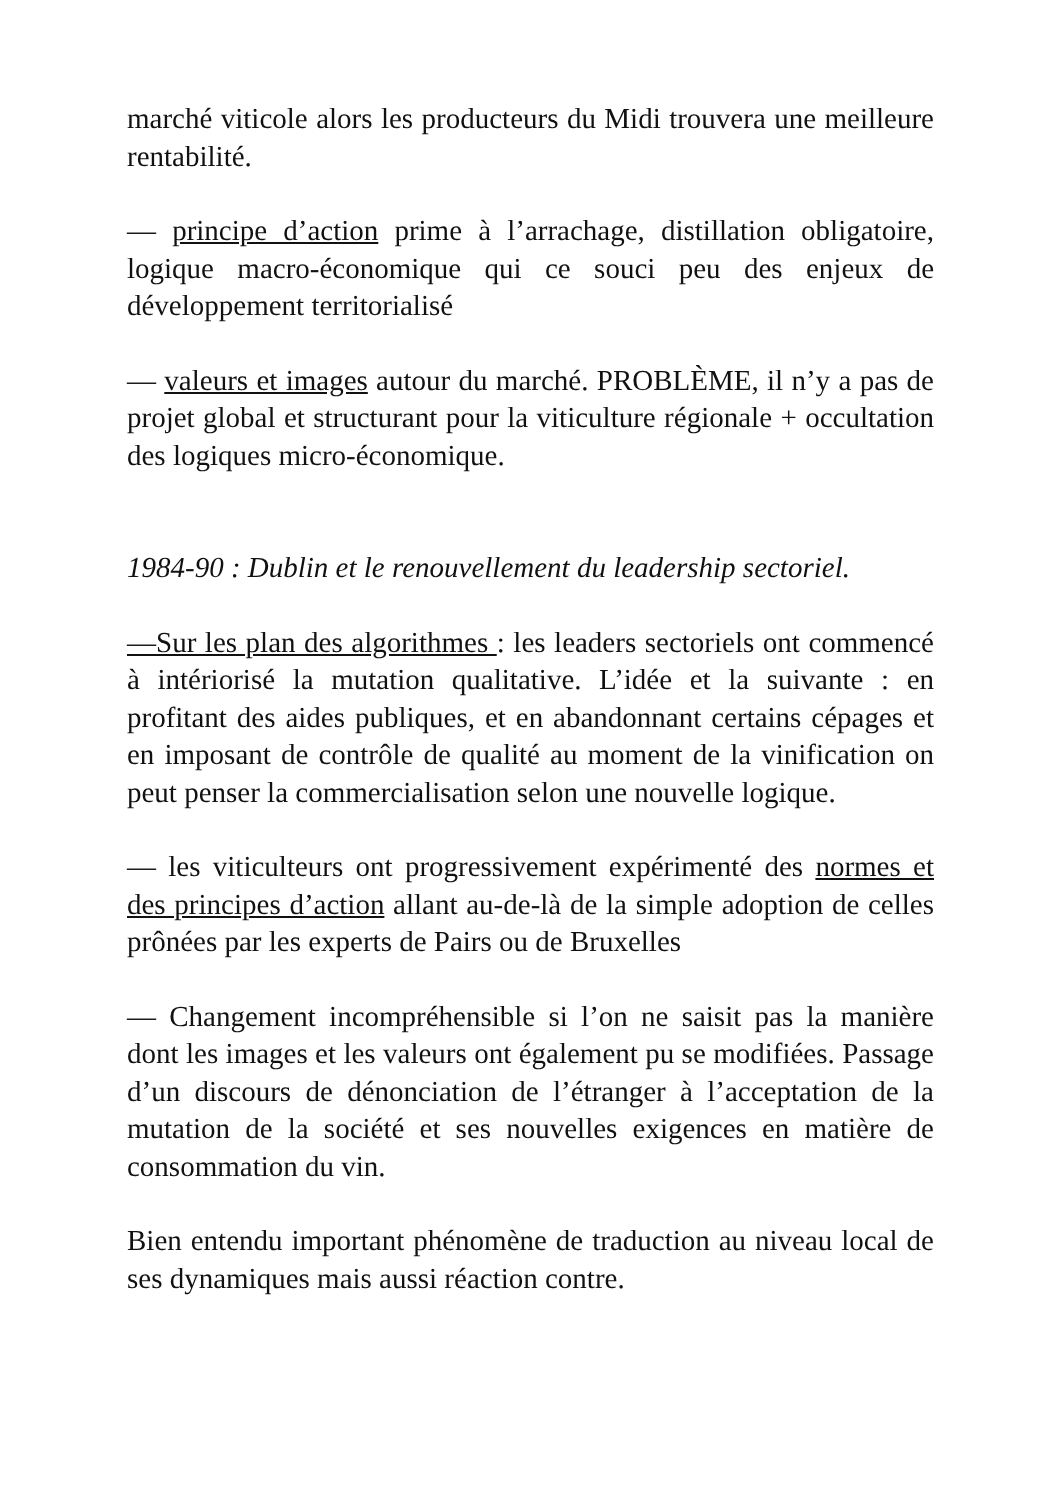marché viticole alors les producteurs du Midi trouvera une meilleure rentabilité.
— principe d’action prime à l’arrachage, distillation obligatoire, logique macro-économique qui ce souci peu des enjeux de développement territorialisé
— valeurs et images autour du marché. PROBLÈME, il n’y a pas de projet global et structurant pour la viticulture régionale + occultation des logiques micro-économique.
1984-90 : Dublin et le renouvellement du leadership sectoriel.
—Sur les plan des algorithmes : les leaders sectoriels ont commencé à intériorisé la mutation qualitative. L’idée et la suivante : en profitant des aides publiques, et en abandonnant certains cépages et en imposant de contrôle de qualité au moment de la vinification on peut penser la commercialisation selon une nouvelle logique.
— les viticulteurs ont progressivement expérimenté des normes et des principes d’action allant au-de-là de la simple adoption de celles prônées par les experts de Pairs ou de Bruxelles
— Changement incompréhensible si l’on ne saisit pas la manière dont les images et les valeurs ont également pu se modifiées. Passage d’un discours de dénonciation de l’étranger à l’acceptation de la mutation de la société et ses nouvelles exigences en matière de consommation du vin.
Bien entendu important phénomène de traduction au niveau local de ses dynamiques mais aussi réaction contre.